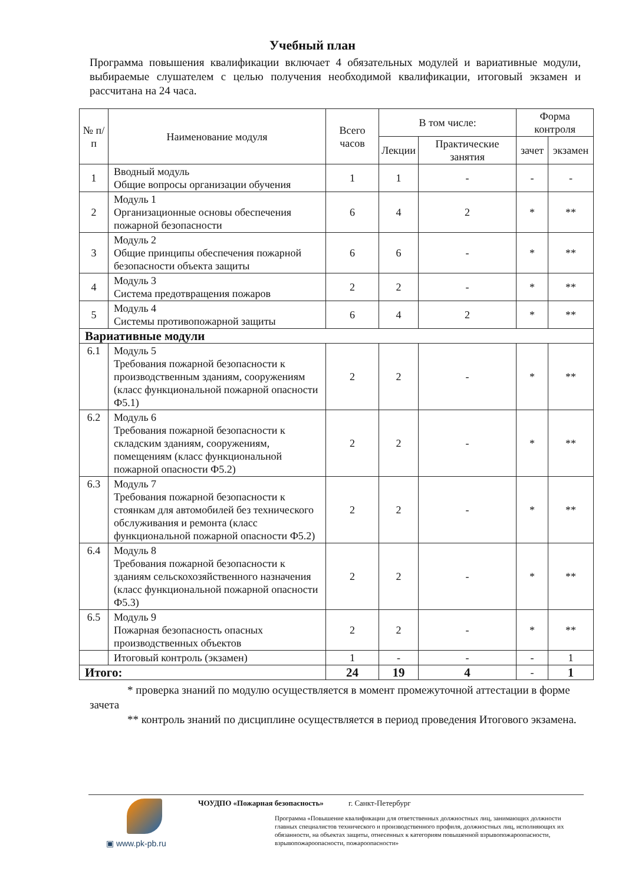Учебный план
Программа повышения квалификации включает 4 обязательных модулей и вариативные модули, выбираемые слушателем с целью получения необходимой квалификации, итоговый экзамен и рассчитана на 24 часа.
| № п/п | Наименование модуля | Всего часов | В том числе: | | Форма контроля | |
| --- | --- | --- | --- | --- | --- | --- |
| | | | Лекции | Практические занятия | зачет | экзамен |
| 1 | Вводный модуль Общие вопросы организации обучения | 1 | 1 | - | - | - |
| 2 | Модуль 1 Организационные основы обеспечения пожарной безопасности | 6 | 4 | 2 | * | ** |
| 3 | Модуль 2 Общие принципы обеспечения пожарной безопасности объекта защиты | 6 | 6 | - | * | ** |
| 4 | Модуль 3 Система предотвращения пожаров | 2 | 2 | - | * | ** |
| 5 | Модуль 4 Системы противопожарной защиты | 6 | 4 | 2 | * | ** |
| Вариативные модули | | | | | | |
| 6.1 | Модуль 5 Требования пожарной безопасности к производственным зданиям, сооружениям (класс функциональной пожарной опасности Ф5.1) | 2 | 2 | - | * | ** |
| 6.2 | Модуль 6 Требования пожарной безопасности к складским зданиям, сооружениям, помещениям (класс функциональной пожарной опасности Ф5.2) | 2 | 2 | - | * | ** |
| 6.3 | Модуль 7 Требования пожарной безопасности к стоянкам для автомобилей без технического обслуживания и ремонта (класс функциональной пожарной опасности Ф5.2) | 2 | 2 | - | * | ** |
| 6.4 | Модуль 8 Требования пожарной безопасности к зданиям сельскохозяйственного назначения (класс функциональной пожарной опасности Ф5.3) | 2 | 2 | - | * | ** |
| 6.5 | Модуль 9 Пожарная безопасность опасных производственных объектов | 2 | 2 | - | * | ** |
| | Итоговый контроль (экзамен) | 1 | - | - | - | 1 |
| Итого: | | 24 | 19 | 4 | - | 1 |
* проверка знаний по модулю осуществляется в момент промежуточной аттестации в форме зачета
** контроль знаний по дисциплине осуществляется в период проведения Итогового экзамена.
▣ www.pk-pb.ru
ЧОУДПО «Пожарная безопасность» г. Санкт-Петербург
Программа «Повышение квалификации для ответственных должностных лиц, занимающих должности главных специалистов технического и производственного профиля, должностных лиц, исполняющих их обязанности, на объектах защиты, отнесенных к категориям повышенной взрывопожароопасности, взрывопожароопасности, пожароопасности»